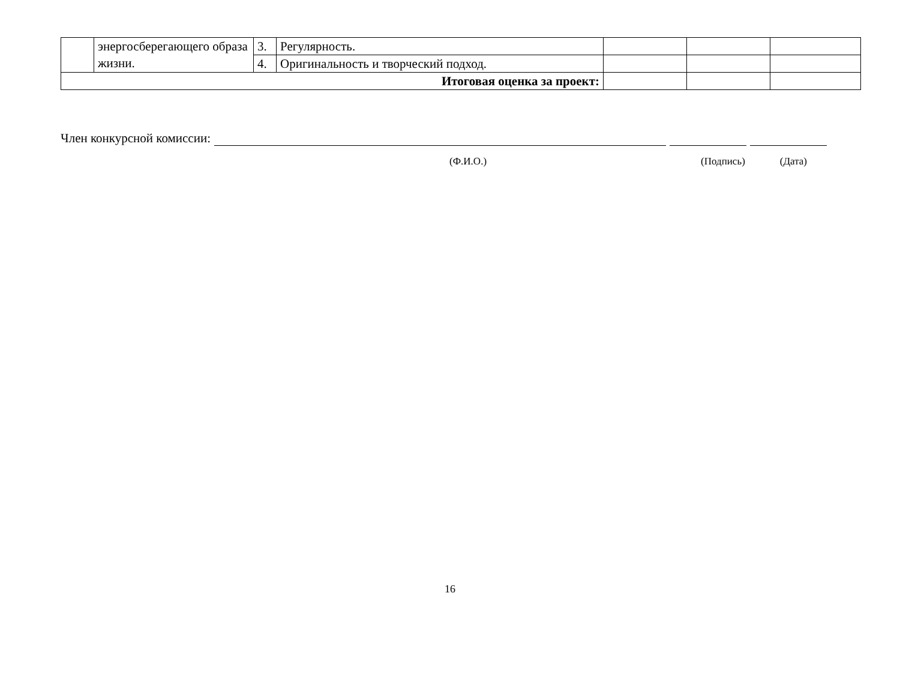| | энергосберегающего образа жизни. | 3. | Регулярность. | | | |
| | | 4. | Оригинальность и творческий подход. | | | |
| Итоговая оценка за проект: | | | | | | |
Член конкурсной комиссии:
(Ф.И.О.) (Подпись) (Дата)
16